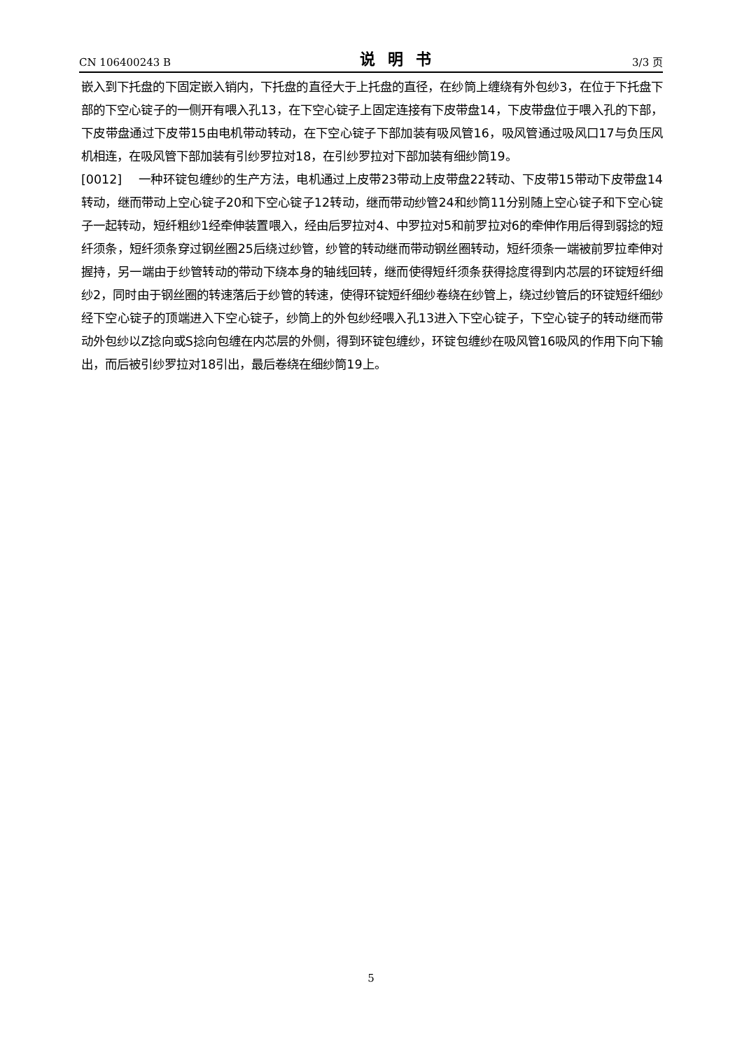CN 106400243 B 说明书 3/3 页
嵌入到下托盘的下固定嵌入销内，下托盘的直径大于上托盘的直径，在纱筒上缠绕有外包纱3，在位于下托盘下部的下空心锭子的一侧开有喂入孔13，在下空心锭子上固定连接有下皮带盘14，下皮带盘位于喂入孔的下部，下皮带盘通过下皮带15由电机带动转动，在下空心锭子下部加装有吸风管16，吸风管通过吸风口17与负压风机相连，在吸风管下部加装有引纱罗拉对18，在引纱罗拉对下部加装有细纱筒19。
[0012] 一种环锭包缠纱的生产方法，电机通过上皮带23带动上皮带盘22转动、下皮带15带动下皮带盘14转动，继而带动上空心锭子20和下空心锭子12转动，继而带动纱管24和纱筒11分别随上空心锭子和下空心锭子一起转动，短纤粗纱1经牵伸装置喂入，经由后罗拉对4、中罗拉对5和前罗拉对6的牵伸作用后得到弱捻的短纤须条，短纤须条穿过钢丝圈25后绕过纱管，纱管的转动继而带动钢丝圈转动，短纤须条一端被前罗拉牵伸对握持，另一端由于纱管转动的带动下绕本身的轴线回转，继而使得短纤须条获得捻度得到内芯层的环锭短纤细纱2，同时由于钢丝圈的转速落后于纱管的转速，使得环锭短纤细纱卷绕在纱管上，绕过纱管后的环锭短纤细纱经下空心锭子的顶端进入下空心锭子，纱筒上的外包纱经喂入孔13进入下空心锭子，下空心锭子的转动继而带动外包纱以Z捻向或S捻向包缠在内芯层的外侧，得到环锭包缠纱，环锭包缠纱在吸风管16吸风的作用下向下输出，而后被引纱罗拉对18引出，最后卷绕在细纱筒19上。
5